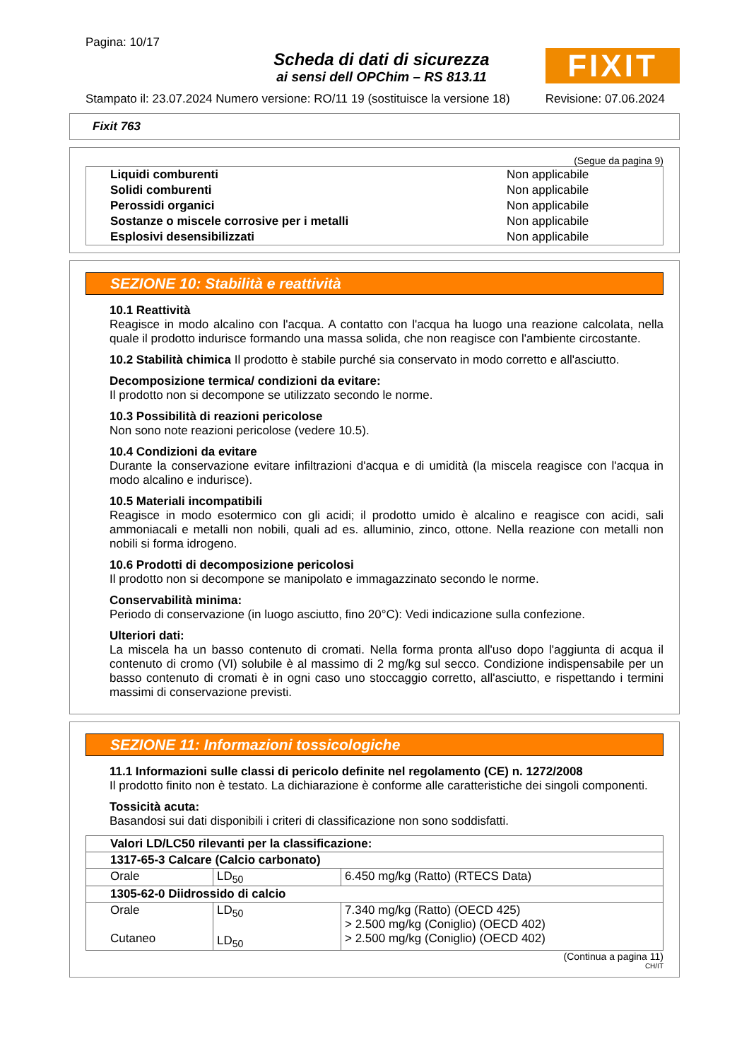Pagina: 10/17
Scheda di dati di sicurezza
ai sensi dell OPChim – RS 813.11
FIXIT
Stampato il: 23.07.2024 Numero versione: RO/11 19 (sostituisce la versione 18) Revisione: 07.06.2024
Fixit 763
(Segue da pagina 9)
| Liquidi comburenti | Non applicabile |
| Solidi comburenti | Non applicabile |
| Perossidi organici | Non applicabile |
| Sostanze o miscele corrosive per i metalli | Non applicabile |
| Esplosivi desensibilizzati | Non applicabile |
SEZIONE 10: Stabilità e reattività
10.1 Reattività
Reagisce in modo alcalino con l'acqua. A contatto con l'acqua ha luogo una reazione calcolata, nella quale il prodotto indurisce formando una massa solida, che non reagisce con l'ambiente circostante.
10.2 Stabilità chimica Il prodotto è stabile purché sia conservato in modo corretto e all'asciutto.
Decomposizione termica/ condizioni da evitare:
Il prodotto non si decompone se utilizzato secondo le norme.
10.3 Possibilità di reazioni pericolose
Non sono note reazioni pericolose (vedere 10.5).
10.4 Condizioni da evitare
Durante la conservazione evitare infiltrazioni d'acqua e di umidità (la miscela reagisce con l'acqua in modo alcalino e indurisce).
10.5 Materiali incompatibili
Reagisce in modo esotermico con gli acidi; il prodotto umido è alcalino e reagisce con acidi, sali ammoniacali e metalli non nobili, quali ad es. alluminio, zinco, ottone. Nella reazione con metalli non nobili si forma idrogeno.
10.6 Prodotti di decomposizione pericolosi
Il prodotto non si decompone se manipolato e immagazzinato secondo le norme.
Conservabilità minima:
Periodo di conservazione (in luogo asciutto, fino 20°C): Vedi indicazione sulla confezione.
Ulteriori dati:
La miscela ha un basso contenuto di cromati. Nella forma pronta all'uso dopo l'aggiunta di acqua il contenuto di cromo (VI) solubile è al massimo di 2 mg/kg sul secco. Condizione indispensabile per un basso contenuto di cromati è in ogni caso uno stoccaggio corretto, all'asciutto, e rispettando i termini massimi di conservazione previsti.
SEZIONE 11: Informazioni tossicologiche
11.1 Informazioni sulle classi di pericolo definite nel regolamento (CE) n. 1272/2008
Il prodotto finito non è testato. La dichiarazione è conforme alle caratteristiche dei singoli componenti.
Tossicità acuta:
Basandosi sui dati disponibili i criteri di classificazione non sono soddisfatti.
| Valori LD/LC50 rilevanti per la classificazione: | | |
| --- | --- | --- |
| 1317-65-3 Calcare (Calcio carbonato) | | |
| Orale | LD<sub>50</sub> | 6.450 mg/kg (Ratto) (RTECS Data) |
| 1305-62-0 Diidrossido di calcio | | |
| Orale Cutaneo | LD<sub>50</sub> LD<sub>50</sub> | 7.340 mg/kg (Ratto) (OECD 425) > 2.500 mg/kg (Coniglio) (OECD 402) > 2.500 mg/kg (Coniglio) (OECD 402) |
(Continua a pagina 11)
CH/IT